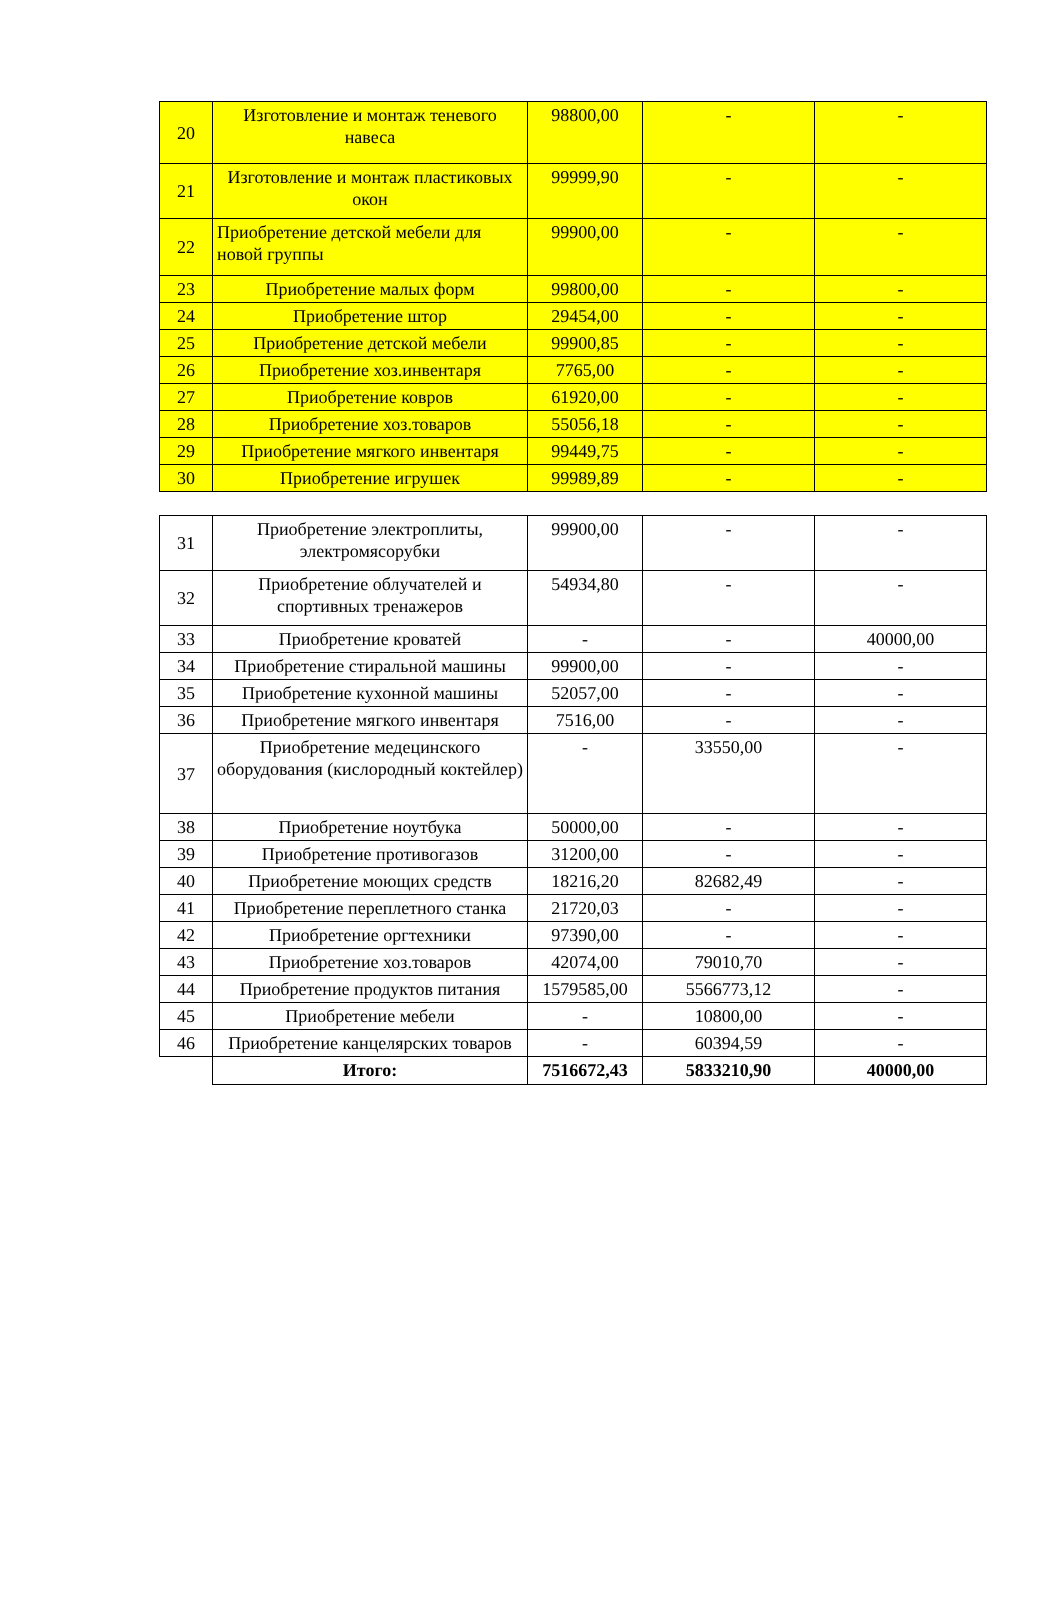| 20 | Изготовление и монтаж теневого навеса | 98800,00 | - | - |
| 21 | Изготовление и монтаж пластиковых окон | 99999,90 | - | - |
| 22 | Приобретение детской мебели для новой группы | 99900,00 | - | - |
| 23 | Приобретение малых форм | 99800,00 | - | - |
| 24 | Приобретение штор | 29454,00 | - | - |
| 25 | Приобретение детской мебели | 99900,85 | - | - |
| 26 | Приобретение хоз.инвентаря | 7765,00 | - | - |
| 27 | Приобретение ковров | 61920,00 | - | - |
| 28 | Приобретение хоз.товаров | 55056,18 | - | - |
| 29 | Приобретение мягкого инвентаря | 99449,75 | - | - |
| 30 | Приобретение игрушек | 99989,89 | - | - |
| 31 | Приобретение электроплиты, электромясорубки | 99900,00 | - | - |
| 32 | Приобретение облучателей и спортивных тренажеров | 54934,80 | - | - |
| 33 | Приобретение кроватей | - | - | 40000,00 |
| 34 | Приобретение стиральной машины | 99900,00 | - | - |
| 35 | Приобретение кухонной машины | 52057,00 | - | - |
| 36 | Приобретение мягкого инвентаря | 7516,00 | - | - |
| 37 | Приобретение медецинского оборудования (кислородный коктейлер) | - | 33550,00 | - |
| 38 | Приобретение ноутбука | 50000,00 | - | - |
| 39 | Приобретение противогазов | 31200,00 | - | - |
| 40 | Приобретение моющих средств | 18216,20 | 82682,49 | - |
| 41 | Приобретение переплетного станка | 21720,03 | - | - |
| 42 | Приобретение оргтехники | 97390,00 | - | - |
| 43 | Приобретение хоз.товаров | 42074,00 | 79010,70 | - |
| 44 | Приобретение продуктов питания | 1579585,00 | 5566773,12 | - |
| 45 | Приобретение мебели | - | 10800,00 | - |
| 46 | Приобретение канцелярских товаров | - | 60394,59 | - |
| | Итого: | 7516672,43 | 5833210,90 | 40000,00 |